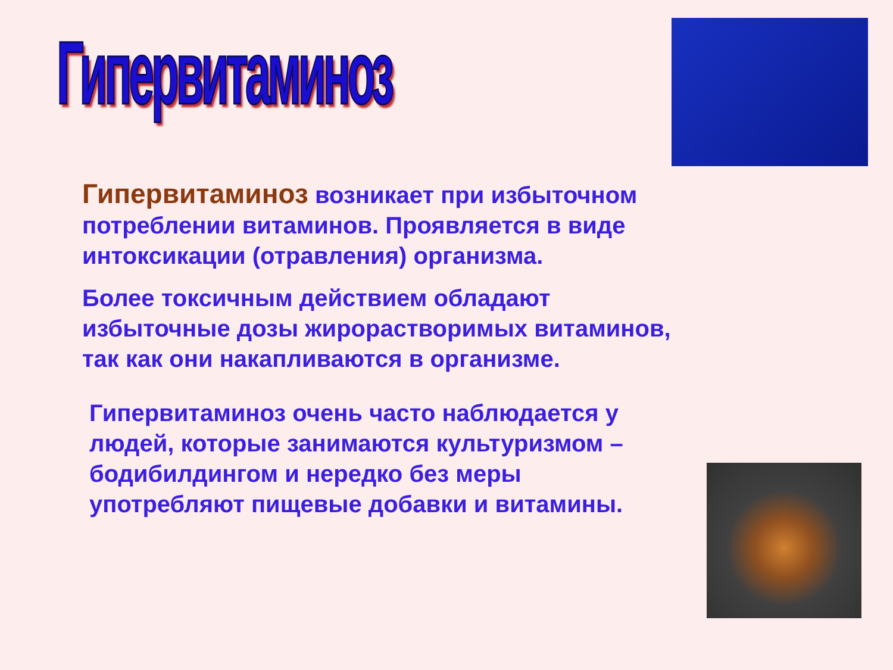Гипервитаминоз
Гипервитаминоз возникает при избыточном потреблении витаминов. Проявляется в виде интоксикации (отравления) организма.
Более токсичным действием обладают избыточные дозы жирорастворимых витаминов, так как они накапливаются в организме.
Гипервитаминоз очень часто наблюдается у людей, которые занимаются культуризмом – бодибилдингом и нередко без меры употребляют пищевые добавки и витамины.